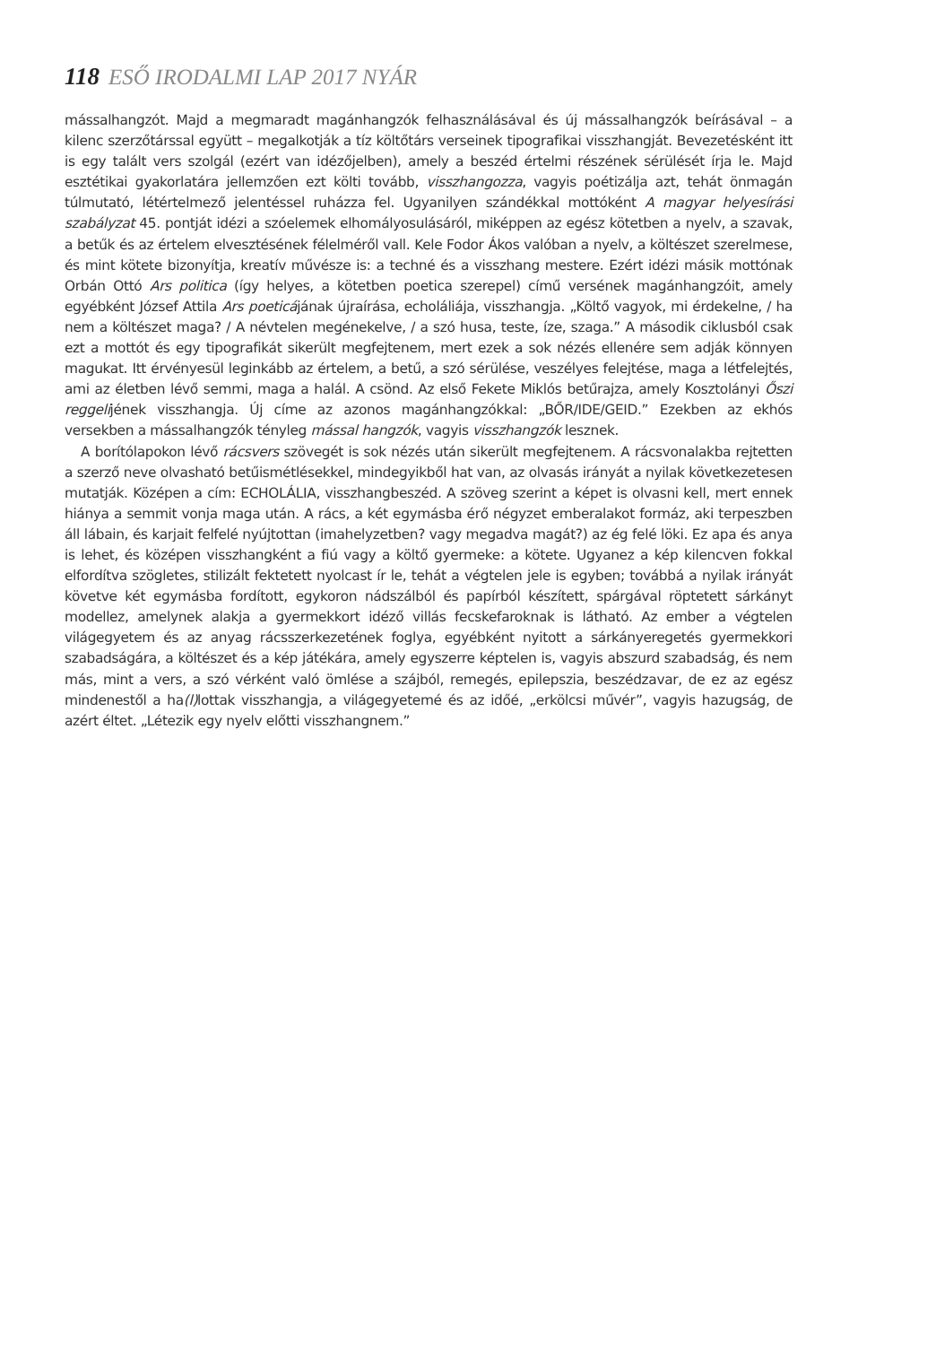118 ESŐ IRODALMI LAP 2017 NYÁR
mássalhangzót. Majd a megmaradt magánhangzók felhasználásával és új mássalhangzók beírásával – a kilenc szerzőtárssal együtt – megalkotják a tíz költőtárs verseinek tipografikai visszhangját. Bevezetésként itt is egy talált vers szolgál (ezért van idézőjelben), amely a beszéd értelmi részének sérülését írja le. Majd esztétikai gyakorlatára jellemzően ezt költi tovább, visszhangozza, vagyis poétizálja azt, tehát önmagán túlmutató, létértelmező jelentéssel ruházza fel. Ugyanilyen szándékkal mottóként A magyar helyesírási szabályzat 45. pontját idézi a szóelemek elhomályosulásáról, miképpen az egész kötetben a nyelv, a szavak, a betűk és az értelem elvesztésének félelméről vall. Kele Fodor Ákos valóban a nyelv, a költészet szerelmese, és mint kötete bizonyítja, kreatív művésze is: a techné és a visszhang mestere. Ezért idézi másik mottónak Orbán Ottó Ars politica (így helyes, a kötetben poetica szerepel) című versének magánhangzóit, amely egyébként József Attila Ars poeticájának újraírása, echoláliája, visszhangja. „Költő vagyok, mi érdekelne, / ha nem a költészet maga? / A névtelen megénekelve, / a szó husa, teste, íze, szaga.” A második ciklusból csak ezt a mottót és egy tipografikát sikerült megfejtenem, mert ezek a sok nézés ellenére sem adják könnyen magukat. Itt érvényesül leginkább az értelem, a betű, a szó sérülése, veszélyes felejtése, maga a létfelejtés, ami az életben lévő semmi, maga a halál. A csönd. Az első Fekete Miklós betűrajza, amely Kosztolányi Őszi reggelijének visszhangja. Új címe az azonos magánhangzókkal: „BŐR/IDE/GEID.” Ezekben az ekhós versekben a mássalhangzók tényleg mással hangzók, vagyis visszhangzók lesznek.
A borítólapokon lévő rácsvers szövegét is sok nézés után sikerült megfejtenem. A rácsvonalakba rejtetten a szerző neve olvasható betűismétlésekkel, mindegyikből hat van, az olvasás irányát a nyilak következetesen mutatják. Középen a cím: ECHOLÁLIA, visszhangbeszéd. A szöveg szerint a képet is olvasni kell, mert ennek hiánya a semmit vonja maga után. A rács, a két egymásba érő négyzet emberalakot formáz, aki terpeszben áll lábain, és karjait felfelé nyújtottan (imahelyzetben? vagy megadva magát?) az ég felé löki. Ez apa és anya is lehet, és középen visszhangként a fiú vagy a költő gyermeke: a kötete. Ugyanez a kép kilencven fokkal elfordítva szögletes, stilizált fektetett nyolcast ír le, tehát a végtelen jele is egyben; továbbá a nyilak irányát követve két egymásba fordított, egykoron nádszálból és papírból készített, spárgával röptetett sárkányt modellez, amelynek alakja a gyermekkort idéző villás fecskefaroknak is látható. Az ember a végtelen világegyetem és az anyag rácsszerkezetének foglya, egyébként nyitott a sárkányeregetés gyermekkori szabadságára, a költészet és a kép játékára, amely egyszerre képtelen is, vagyis abszurd szabadság, és nem más, mint a vers, a szó vérként való ömlése a szájból, remegés, epilepszia, beszédzavar, de ez az egész mindenestől a ha(l) lottak visszhangja, a világegyetemé és az időé, „erkölcsi művér”, vagyis hazugság, de azért éltet. „Létezik egy nyelv előtti visszhangnem.”